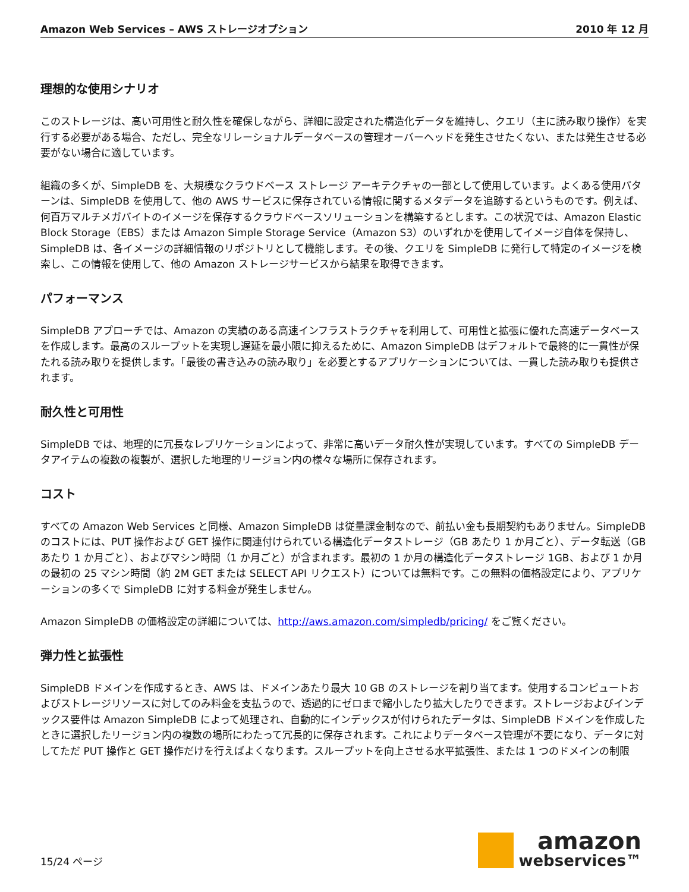Amazon Web Services – AWS ストレージオプション 2010 年 12 月
理想的な使用シナリオ
このストレージは、高い可用性と耐久性を確保しながら、詳細に設定された構造化データを維持し、クエリ（主に読み取り操作）を実行する必要がある場合、ただし、完全なリレーショナルデータベースの管理オーバーヘッドを発生させたくない、または発生させる必要がない場合に適しています。
組織の多くが、SimpleDB を、大規模なクラウドベース ストレージ アーキテクチャの一部として使用しています。よくある使用パターンは、SimpleDB を使用して、他の AWS サービスに保存されている情報に関するメタデータを追跡するというものです。例えば、何百万マルチメガバイトのイメージを保存するクラウドベースソリューションを構築するとします。この状況では、Amazon Elastic Block Storage（EBS）または Amazon Simple Storage Service（Amazon S3）のいずれかを使用してイメージ自体を保持し、SimpleDB は、各イメージの詳細情報のリポジトリとして機能します。その後、クエリを SimpleDB に発行して特定のイメージを検索し、この情報を使用して、他の Amazon ストレージサービスから結果を取得できます。
パフォーマンス
SimpleDB アプローチでは、Amazon の実績のある高速インフラストラクチャを利用して、可用性と拡張に優れた高速データベースを作成します。最高のスループットを実現し遅延を最小限に抑えるために、Amazon SimpleDB はデフォルトで最終的に一貫性が保たれる読み取りを提供します。「最後の書き込みの読み取り」を必要とするアプリケーションについては、一貫した読み取りも提供されます。
耐久性と可用性
SimpleDB では、地理的に冗長なレプリケーションによって、非常に高いデータ耐久性が実現しています。すべての SimpleDB データアイテムの複数の複製が、選択した地理的リージョン内の様々な場所に保存されます。
コスト
すべての Amazon Web Services と同様、Amazon SimpleDB は従量課金制なので、前払い金も長期契約もありません。SimpleDB のコストには、PUT 操作および GET 操作に関連付けられている構造化データストレージ（GB あたり 1 か月ごと）、データ転送（GB あたり 1 か月ごと）、およびマシン時間（1 か月ごと）が含まれます。最初の 1 か月の構造化データストレージ 1GB、および 1 か月の最初の 25 マシン時間（約 2M GET または SELECT API リクエスト）については無料です。この無料の価格設定により、アプリケーションの多くで SimpleDB に対する料金が発生しません。
Amazon SimpleDB の価格設定の詳細については、http://aws.amazon.com/simpledb/pricing/ をご覧ください。
弾力性と拡張性
SimpleDB ドメインを作成するとき、AWS は、ドメインあたり最大 10 GB のストレージを割り当てます。使用するコンピュートおよびストレージリソースに対してのみ料金を支払うので、透過的にゼロまで縮小したり拡大したりできます。ストレージおよびインデックス要件は Amazon SimpleDB によって処理され、自動的にインデックスが付けられたデータは、SimpleDB ドメインを作成したときに選択したリージョン内の複数の場所にわたって冗長的に保存されます。これによりデータベース管理が不要になり、データに対してただ PUT 操作と GET 操作だけを行えばよくなります。スループットを向上させる水平拡張性、または 1 つのドメインの制限
15/24 ページ
amazon
webservices™